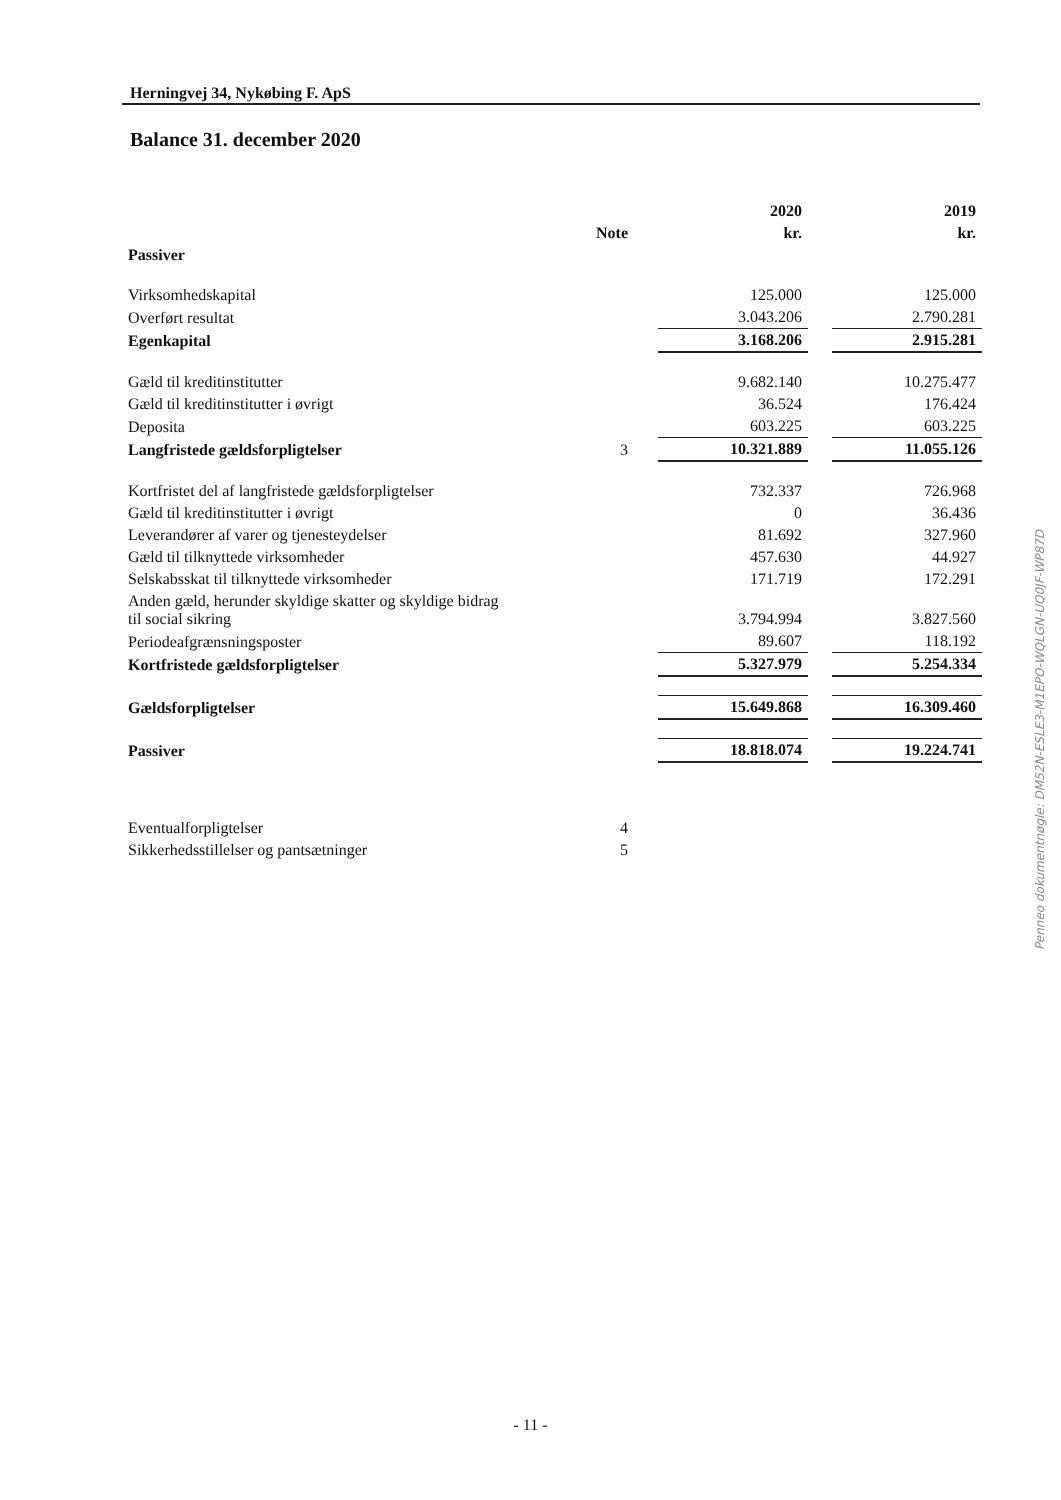Herningvej 34, Nykøbing F. ApS
Balance 31. december 2020
| | | | 2020 | | 2019 |
| --- | --- | --- | --- | --- | --- |
| | Note | | kr. | | kr. |
| Passiver | | | | | |
| Virksomhedskapital | | | 125.000 | | 125.000 |
| Overført resultat | | | 3.043.206 | | 2.790.281 |
| Egenkapital | | | 3.168.206 | | 2.915.281 |
| Gæld til kreditinstitutter | | | 9.682.140 | | 10.275.477 |
| Gæld til kreditinstitutter i øvrigt | | | 36.524 | | 176.424 |
| Deposita | | | 603.225 | | 603.225 |
| Langfristede gældsforpligtelser | 3 | | 10.321.889 | | 11.055.126 |
| Kortfristet del af langfristede gældsforpligtelser | | | 732.337 | | 726.968 |
| Gæld til kreditinstitutter i øvrigt | | | 0 | | 36.436 |
| Leverandører af varer og tjenesteydelser | | | 81.692 | | 327.960 |
| Gæld til tilknyttede virksomheder | | | 457.630 | | 44.927 |
| Selskabsskat til tilknyttede virksomheder | | | 171.719 | | 172.291 |
| Anden gæld, herunder skyldige skatter og skyldige bidrag til social sikring | | | 3.794.994 | | 3.827.560 |
| Periodeafgrænsningsposter | | | 89.607 | | 118.192 |
| Kortfristede gældsforpligtelser | | | 5.327.979 | | 5.254.334 |
| Gældsforpligtelser | | | 15.649.868 | | 16.309.460 |
| Passiver | | | 18.818.074 | | 19.224.741 |
| Eventualforpligtelser | 4 | | | | |
| Sikkerhedsstillelser og pantsætninger | 5 | | | | |
Penneo dokumentnøgle: DM52N-ESLE3-M1EPO-WQLGN-UQ0JF-WP87D
- 11 -